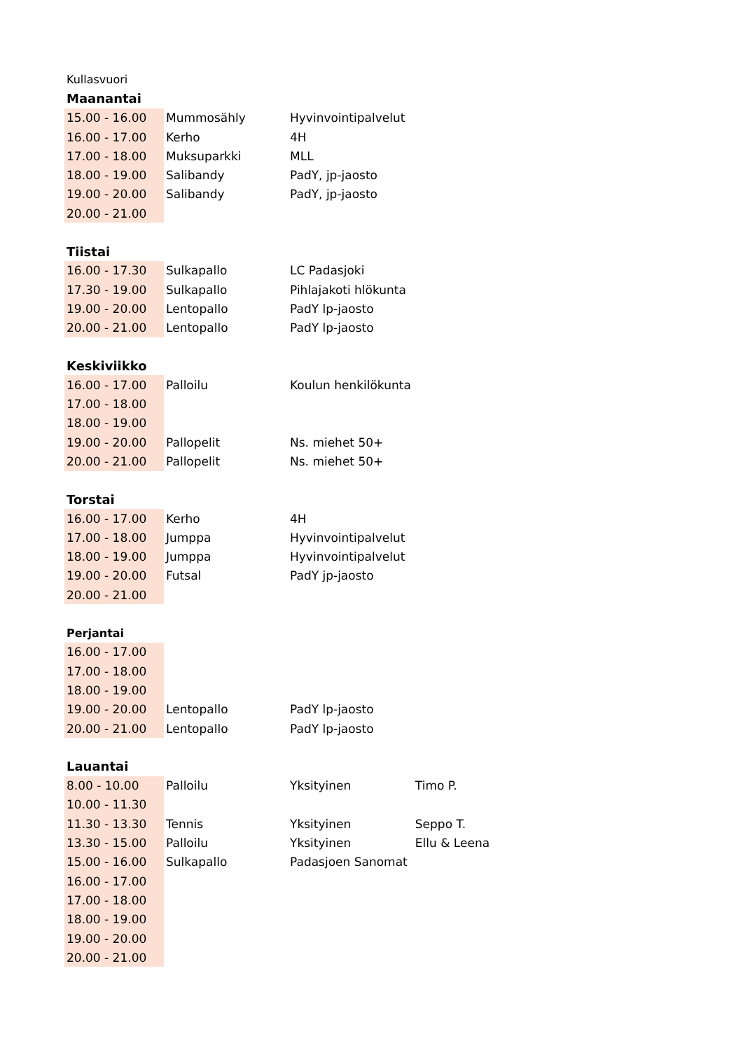| Kullasvuori | | | |
| Maanantai | | | |
| 15.00 - 16.00 | Mummosähly | Hyvinvointipalvelut | |
| 16.00 - 17.00 | Kerho | 4H | |
| 17.00 - 18.00 | Muksuparkki | MLL | |
| 18.00 - 19.00 | Salibandy | PadY, jp-jaosto | |
| 19.00 - 20.00 | Salibandy | PadY, jp-jaosto | |
| 20.00 - 21.00 | | | |
| Tiistai | | | |
| 16.00 - 17.30 | Sulkapallo | LC Padasjoki | |
| 17.30 - 19.00 | Sulkapallo | Pihlajakoti hlökunta | |
| 19.00 - 20.00 | Lentopallo | PadY lp-jaosto | |
| 20.00 - 21.00 | Lentopallo | PadY lp-jaosto | |
| Keskiviikko | | | |
| 16.00 - 17.00 | Palloilu | Koulun henkilökunta | |
| 17.00 - 18.00 | | | |
| 18.00 - 19.00 | | | |
| 19.00 - 20.00 | Pallopelit | Ns. miehet 50+ | |
| 20.00 - 21.00 | Pallopelit | Ns. miehet 50+ | |
| Torstai | | | |
| 16.00 - 17.00 | Kerho | 4H | |
| 17.00 - 18.00 | Jumppa | Hyvinvointipalvelut | |
| 18.00 - 19.00 | Jumppa | Hyvinvointipalvelut | |
| 19.00 - 20.00 | Futsal | PadY jp-jaosto | |
| 20.00 - 21.00 | | | |
| Perjantai | | | |
| 16.00 - 17.00 | | | |
| 17.00 - 18.00 | | | |
| 18.00 - 19.00 | | | |
| 19.00 - 20.00 | Lentopallo | PadY lp-jaosto | |
| 20.00 - 21.00 | Lentopallo | PadY lp-jaosto | |
| Lauantai | | | |
| 8.00 - 10.00 | Palloilu | Yksityinen | Timo P. |
| 10.00 - 11.30 | | | |
| 11.30 - 13.30 | Tennis | Yksityinen | Seppo T. |
| 13.30 - 15.00 | Palloilu | Yksityinen | Ellu & Leena |
| 15.00 - 16.00 | Sulkapallo | Padasjoen Sanomat | |
| 16.00 - 17.00 | | | |
| 17.00 - 18.00 | | | |
| 18.00 - 19.00 | | | |
| 19.00 - 20.00 | | | |
| 20.00 - 21.00 | | | |